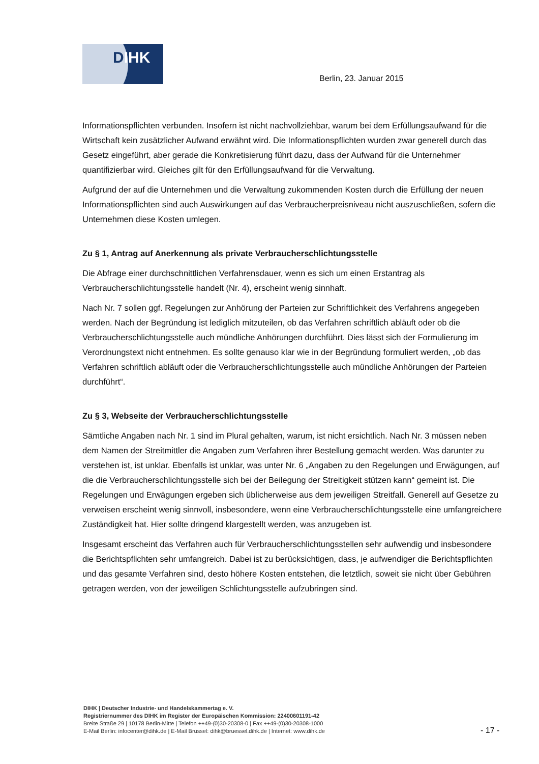DIHK
Berlin, 23. Januar 2015
Informationspflichten verbunden. Insofern ist nicht nachvollziehbar, warum bei dem Erfüllungsaufwand für die Wirtschaft kein zusätzlicher Aufwand erwähnt wird. Die Informationspflichten wurden zwar generell durch das Gesetz eingeführt, aber gerade die Konkretisierung führt dazu, dass der Aufwand für die Unternehmer quantifizierbar wird. Gleiches gilt für den Erfüllungsaufwand für die Verwaltung.
Aufgrund der auf die Unternehmen und die Verwaltung zukommenden Kosten durch die Erfüllung der neuen Informationspflichten sind auch Auswirkungen auf das Verbraucherpreisniveau nicht auszuschließen, sofern die Unternehmen diese Kosten umlegen.
Zu § 1, Antrag auf Anerkennung als private Verbraucherschlichtungsstelle
Die Abfrage einer durchschnittlichen Verfahrensdauer, wenn es sich um einen Erstantrag als Verbraucherschlichtungsstelle handelt (Nr. 4), erscheint wenig sinnhaft.
Nach Nr. 7 sollen ggf. Regelungen zur Anhörung der Parteien zur Schriftlichkeit des Verfahrens angegeben werden. Nach der Begründung ist lediglich mitzuteilen, ob das Verfahren schriftlich abläuft oder ob die Verbraucherschlichtungsstelle auch mündliche Anhörungen durchführt. Dies lässt sich der Formulierung im Verordnungstext nicht entnehmen. Es sollte genauso klar wie in der Begründung formuliert werden, „ob das Verfahren schriftlich abläuft oder die Verbraucherschlichtungsstelle auch mündliche Anhörungen der Parteien durchführt“.
Zu § 3, Webseite der Verbraucherschlichtungsstelle
Sämtliche Angaben nach Nr. 1 sind im Plural gehalten, warum, ist nicht ersichtlich. Nach Nr. 3 müssen neben dem Namen der Streitmittler die Angaben zum Verfahren ihrer Bestellung gemacht werden. Was darunter zu verstehen ist, ist unklar. Ebenfalls ist unklar, was unter Nr. 6 „Angaben zu den Regelungen und Erwägungen, auf die die Verbraucherschlichtungsstelle sich bei der Beilegung der Streitigkeit stützen kann“ gemeint ist. Die Regelungen und Erwägungen ergeben sich üblicherweise aus dem jeweiligen Streitfall. Generell auf Gesetze zu verweisen erscheint wenig sinnvoll, insbesondere, wenn eine Verbraucherschlichtungsstelle eine umfangreichere Zuständigkeit hat. Hier sollte dringend klargestellt werden, was anzugeben ist.
Insgesamt erscheint das Verfahren auch für Verbraucherschlichtungsstellen sehr aufwendig und insbesondere die Berichtspflichten sehr umfangreich. Dabei ist zu berücksichtigen, dass, je aufwendiger die Berichtspflichten und das gesamte Verfahren sind, desto höhere Kosten entstehen, die letztlich, soweit sie nicht über Gebühren getragen werden, von der jeweiligen Schlichtungsstelle aufzubringen sind.
DIHK | Deutscher Industrie- und Handelskammertag e. V.
Registriernummer des DIHK im Register der Europäischen Kommission: 22400601191-42
Breite Straße 29 | 10178 Berlin-Mitte | Telefon ++49-(0)30-20308-0 | Fax ++49-(0)30-20308-1000
E-Mail Berlin: infocenter@dihk.de | E-Mail Brüssel: dihk@bruessel.dihk.de | Internet: www.dihk.de
- 17 -